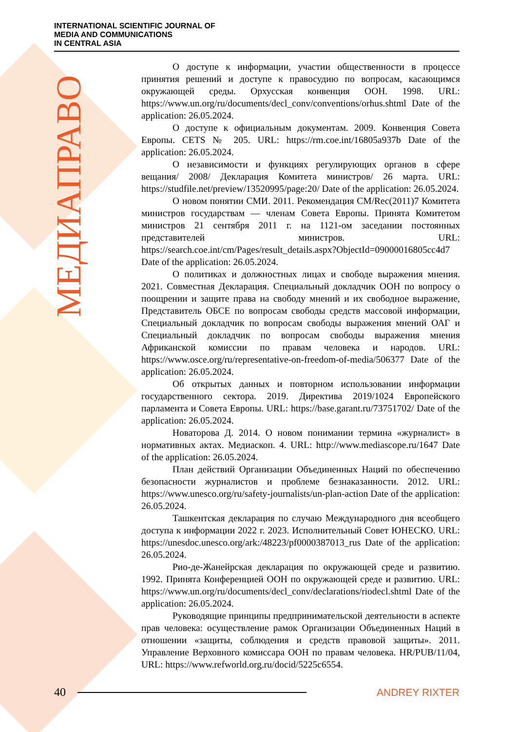INTERNATIONAL SCIENTIFIC JOURNAL OF
MEDIA AND COMMUNICATIONS
IN CENTRAL ASIA
МЕДИАПРАВО
О доступе к информации, участии общественности в процессе принятия решений и доступе к правосудию по вопросам, касающимся окружающей среды. Орхусская конвенция ООН. 1998. URL: https://www.un.org/ru/documents/decl_conv/conventions/orhus.shtml Date of the application: 26.05.2024.
О доступе к официальным документам. 2009. Конвенция Совета Европы. CETS № 205. URL: https://rm.coe.int/16805a937b Date of the application: 26.05.2024.
О независимости и функциях регулирующих органов в сфере вещания/ 2008/ Декларация Комитета министров/ 26 марта. URL: https://studfile.net/preview/13520995/page:20/ Date of the application: 26.05.2024.
О новом понятии СМИ. 2011. Рекомендация CM/Rec(2011)7 Комитета министров государствам — членам Совета Европы. Принята Комитетом министров 21 сентября 2011 г. на 1121-ом заседании постоянных представителей министров. URL: https://search.coe.int/cm/Pages/result_details.aspx?ObjectId=09000016805cc4d7 Date of the application: 26.05.2024.
О политиках и должностных лицах и свободе выражения мнения. 2021. Совместная Декларация. Специальный докладчик ООН по вопросу о поощрении и защите права на свободу мнений и их свободное выражение, Представитель ОБСЕ по вопросам свободы средств массовой информации, Специальный докладчик по вопросам свободы выражения мнений ОАГ и Специальный докладчик по вопросам свободы выражения мнения Африканской комиссии по правам человека и народов. URL: https://www.osce.org/ru/representative-on-freedom-of-media/506377 Date of the application: 26.05.2024.
Об открытых данных и повторном использовании информации государственного сектора. 2019. Директива 2019/1024 Европейского парламента и Совета Европы. URL: https://base.garant.ru/73751702/ Date of the application: 26.05.2024.
Новаторова Д. 2014. О новом понимании термина «журналист» в нормативных актах. Медиаскоп. 4. URL: http://www.mediascope.ru/1647 Date of the application: 26.05.2024.
План действий Организации Объединенных Наций по обеспечению безопасности журналистов и проблеме безнаказанности. 2012. URL: https://www.unesco.org/ru/safety-journalists/un-plan-action Date of the application: 26.05.2024.
Ташкентская декларация по случаю Международного дня всеобщего доступа к информации 2022 г. 2023. Исполнительный Совет ЮНЕСКО. URL: https://unesdoc.unesco.org/ark:/48223/pf0000387013_rus Date of the application: 26.05.2024.
Рио-де-Жанейрская декларация по окружающей среде и развитию. 1992. Принята Конференцией ООН по окружающей среде и развитию. URL: https://www.un.org/ru/documents/decl_conv/declarations/riodecl.shtml Date of the application: 26.05.2024.
Руководящие принципы предпринимательской деятельности в аспекте прав человека: осуществление рамок Организации Объединенных Наций в отношении «защиты, соблюдения и средств правовой защиты». 2011. Управление Верховного комиссара ООН по правам человека. HR/PUB/11/04, URL: https://www.refworld.org.ru/docid/5225c6554.
40 ANDREY RIXTER